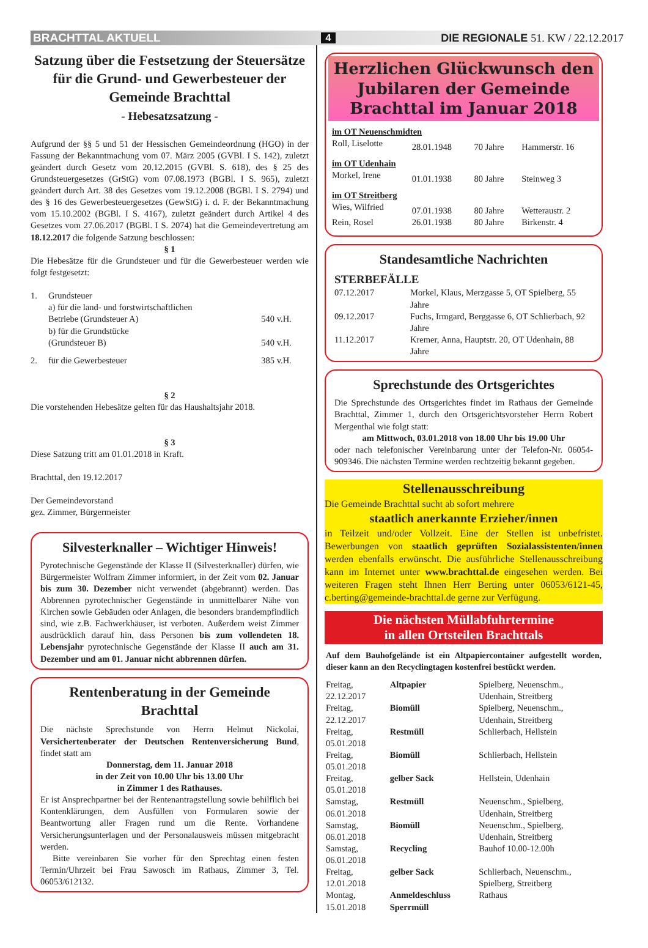BRACHTTAL AKTUELL
4
DIE REGIONALE 51. KW / 22.12.2017
Satzung über die Festsetzung der Steuersätze für die Grund- und Gewerbesteuer der Gemeinde Brachttal
- Hebesatzsatzung -
Aufgrund der §§ 5 und 51 der Hessischen Gemeindeordnung (HGO) in der Fassung der Bekanntmachung vom 07. März 2005 (GVBl. I S. 142), zuletzt geändert durch Gesetz vom 20.12.2015 (GVBl. S. 618), des § 25 des Grundsteuergesetzes (GrStG) vom 07.08.1973 (BGBl. I S. 965), zuletzt geändert durch Art. 38 des Gesetzes vom 19.12.2008 (BGBl. I S. 2794) und des § 16 des Gewerbesteuergesetzes (GewStG) i. d. F. der Bekanntmachung vom 15.10.2002 (BGBl. I S. 4167), zuletzt geändert durch Artikel 4 des Gesetzes vom 27.06.2017 (BGBl. I S. 2074) hat die Gemeindevertretung am 18.12.2017 die folgende Satzung beschlossen:
§ 1
Die Hebesätze für die Grundsteuer und für die Gewerbesteuer werden wie folgt festgesetzt:
| 1. | Grundsteuer a) für die land- und forstwirtschaftlichen Betriebe (Grundsteuer A) | 540 v.H. |
| | b) für die Grundstücke (Grundsteuer B) | 540 v.H. |
| 2. | für die Gewerbesteuer | 385 v.H. |
§ 2
Die vorstehenden Hebesätze gelten für das Haushaltsjahr 2018.
§ 3
Diese Satzung tritt am 01.01.2018 in Kraft.
Brachttal, den 19.12.2017
Der Gemeindevorstand
gez. Zimmer, Bürgermeister
Silvesterknaller – Wichtiger Hinweis!
Pyrotechnische Gegenstände der Klasse II (Silvesterknaller) dürfen, wie Bürgermeister Wolfram Zimmer informiert, in der Zeit vom 02. Januar bis zum 30. Dezember nicht verwendet (abgebrannt) werden. Das Abbrennen pyrotechnischer Gegenstände in unmittelbarer Nähe von Kirchen sowie Gebäuden oder Anlagen, die besonders brandempfindlich sind, wie z.B. Fachwerkhäuser, ist verboten. Außerdem weist Zimmer ausdrücklich darauf hin, dass Personen bis zum vollendeten 18. Lebensjahr pyrotechnische Gegenstände der Klasse II auch am 31. Dezember und am 01. Januar nicht abbrennen dürfen.
Rentenberatung in der Gemeinde Brachttal
Die nächste Sprechstunde von Herrn Helmut Nickolai, Versichertenberater der Deutschen Rentenversicherung Bund, findet statt am
Donnerstag, dem 11. Januar 2018
in der Zeit von 10.00 Uhr bis 13.00 Uhr
in Zimmer 1 des Rathauses.
Er ist Ansprechpartner bei der Rentenantragstellung sowie behilflich bei Kontenklärungen, dem Ausfüllen von Formularen sowie der Beantwortung aller Fragen rund um die Rente. Vorhandene Versicherungsunterlagen und der Personalausweis müssen mitgebracht werden.
Bitte vereinbaren Sie vorher für den Sprechtag einen festen Termin/Uhrzeit bei Frau Sawosch im Rathaus, Zimmer 3, Tel. 06053/612132.
Herzlichen Glückwunsch den
Jubilaren der Gemeinde
Brachttal im Januar 2018
| im OT Neuenschmidten | | | |
| Roll, Liselotte | 28.01.1948 | 70 Jahre | Hammerstr. 16 |
| im OT Udenhain | | | |
| Morkel, Irene | 01.01.1938 | 80 Jahre | Steinweg 3 |
| im OT Streitberg | | | |
| Wies, Wilfried | 07.01.1938 | 80 Jahre | Wetteraustr. 2 |
| Rein, Rosel | 26.01.1938 | 80 Jahre | Birkenstr. 4 |
Standesamtliche Nachrichten
STERBEFÄLLE
| 07.12.2017 | Morkel, Klaus, Merzgasse 5, OT Spielberg, 55 Jahre |
| 09.12.2017 | Fuchs, Irmgard, Berggasse 6, OT Schlierbach, 92 Jahre |
| 11.12.2017 | Kremer, Anna, Hauptstr. 20, OT Udenhain, 88 Jahre |
Sprechstunde des Ortsgerichtes
Die Sprechstunde des Ortsgerichtes findet im Rathaus der Gemeinde Brachttal, Zimmer 1, durch den Ortsgerichtsvorsteher Herrn Robert Mergenthal wie folgt statt:
am Mittwoch, 03.01.2018 von 18.00 Uhr bis 19.00 Uhr
oder nach telefonischer Vereinbarung unter der Telefon-Nr. 06054-909346. Die nächsten Termine werden rechtzeitig bekannt gegeben.
Stellenausschreibung
Die Gemeinde Brachttal sucht ab sofort mehrere
staatlich anerkannte Erzieher/innen
in Teilzeit und/oder Vollzeit. Eine der Stellen ist unbefristet. Bewerbungen von staatlich geprüften Sozialassistenten/innen werden ebenfalls erwünscht. Die ausführliche Stellenausschreibung kann im Internet unter www.brachttal.de eingesehen werden. Bei weiteren Fragen steht Ihnen Herr Berting unter 06053/6121-45, c.berting@gemeinde-brachttal.de gerne zur Verfügung.
Die nächsten Müllabfuhrtermine
in allen Ortsteilen Brachttals
Auf dem Bauhofgelände ist ein Altpapiercontainer aufgestellt worden, dieser kann an den Recyclingtagen kostenfrei bestückt werden.
| Freitag, 22.12.2017 | Altpapier | Spielberg, Neuenschm., Udenhain, Streitberg |
| Freitag, 22.12.2017 | Biomüll | Spielberg, Neuenschm., Udenhain, Streitberg |
| Freitag, 05.01.2018 | Restmüll | Schlierbach, Hellstein |
| Freitag, 05.01.2018 | Biomüll | Schlierbach, Hellstein |
| Freitag, 05.01.2018 | gelber Sack | Hellstein, Udenhain |
| Samstag, 06.01.2018 | Restmüll | Neuenschm., Spielberg, Udenhain, Streitberg |
| Samstag, 06.01.2018 | Biomüll | Neuenschm., Spielberg, Udenhain, Streitberg |
| Samstag, 06.01.2018 | Recycling | Bauhof 10.00-12.00h |
| Freitag, 12.01.2018 | gelber Sack | Schlierbach, Neuenschm., Spielberg, Streitberg |
| Montag, 15.01.2018 | Anmeldeschluss Sperrmüll | Rathaus |